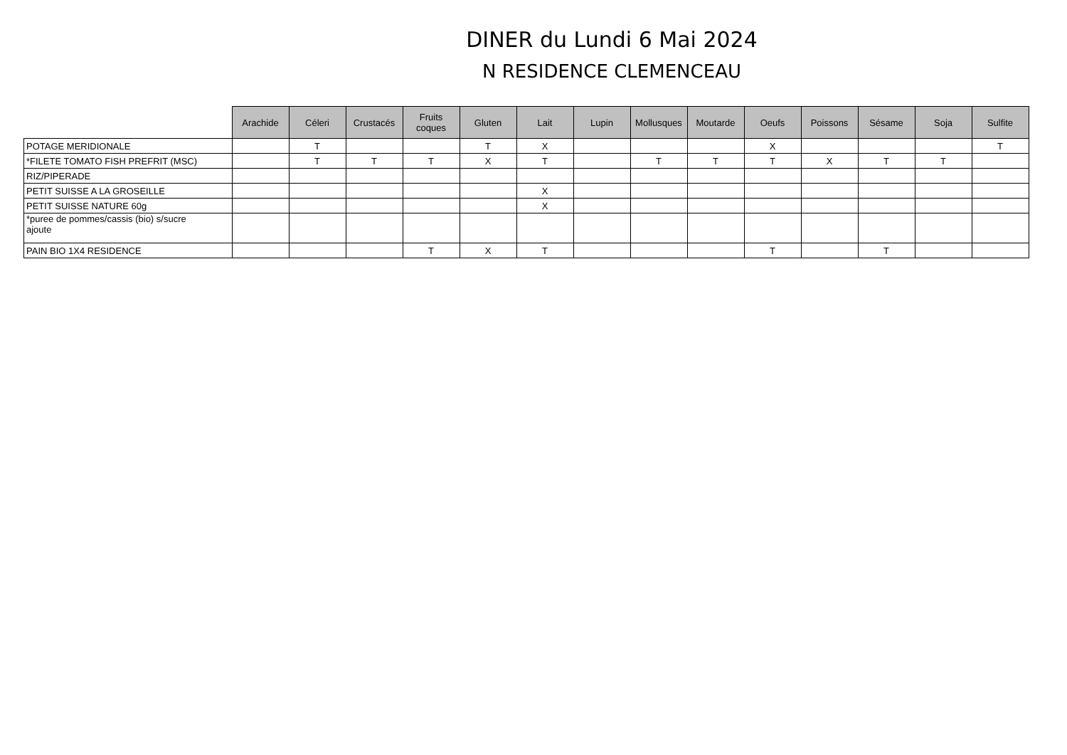DINER du Lundi 6 Mai 2024
N RESIDENCE CLEMENCEAU
| | Arachide | Céleri | Crustacés | Fruits coques | Gluten | Lait | Lupin | Mollusques | Moutarde | Oeufs | Poissons | Sésame | Soja | Sulfite |
| --- | --- | --- | --- | --- | --- | --- | --- | --- | --- | --- | --- | --- | --- | --- |
| POTAGE MERIDIONALE | | T | | | T | X | | | | X | | | | T |
| *FILETE TOMATO FISH PREFRIT (MSC) | | T | T | T | X | T | | T | T | T | X | T | T | |
| RIZ/PIPERADE | | | | | | | | | | | | | | |
| PETIT SUISSE A LA GROSEILLE | | | | | | X | | | | | | | | |
| PETIT SUISSE NATURE 60g | | | | | | X | | | | | | | | |
| *puree de pommes/cassis (bio) s/sucre ajoute | | | | | | | | | | | | | | |
| PAIN BIO 1X4 RESIDENCE | | | | T | X | T | | | | T | | T | | |